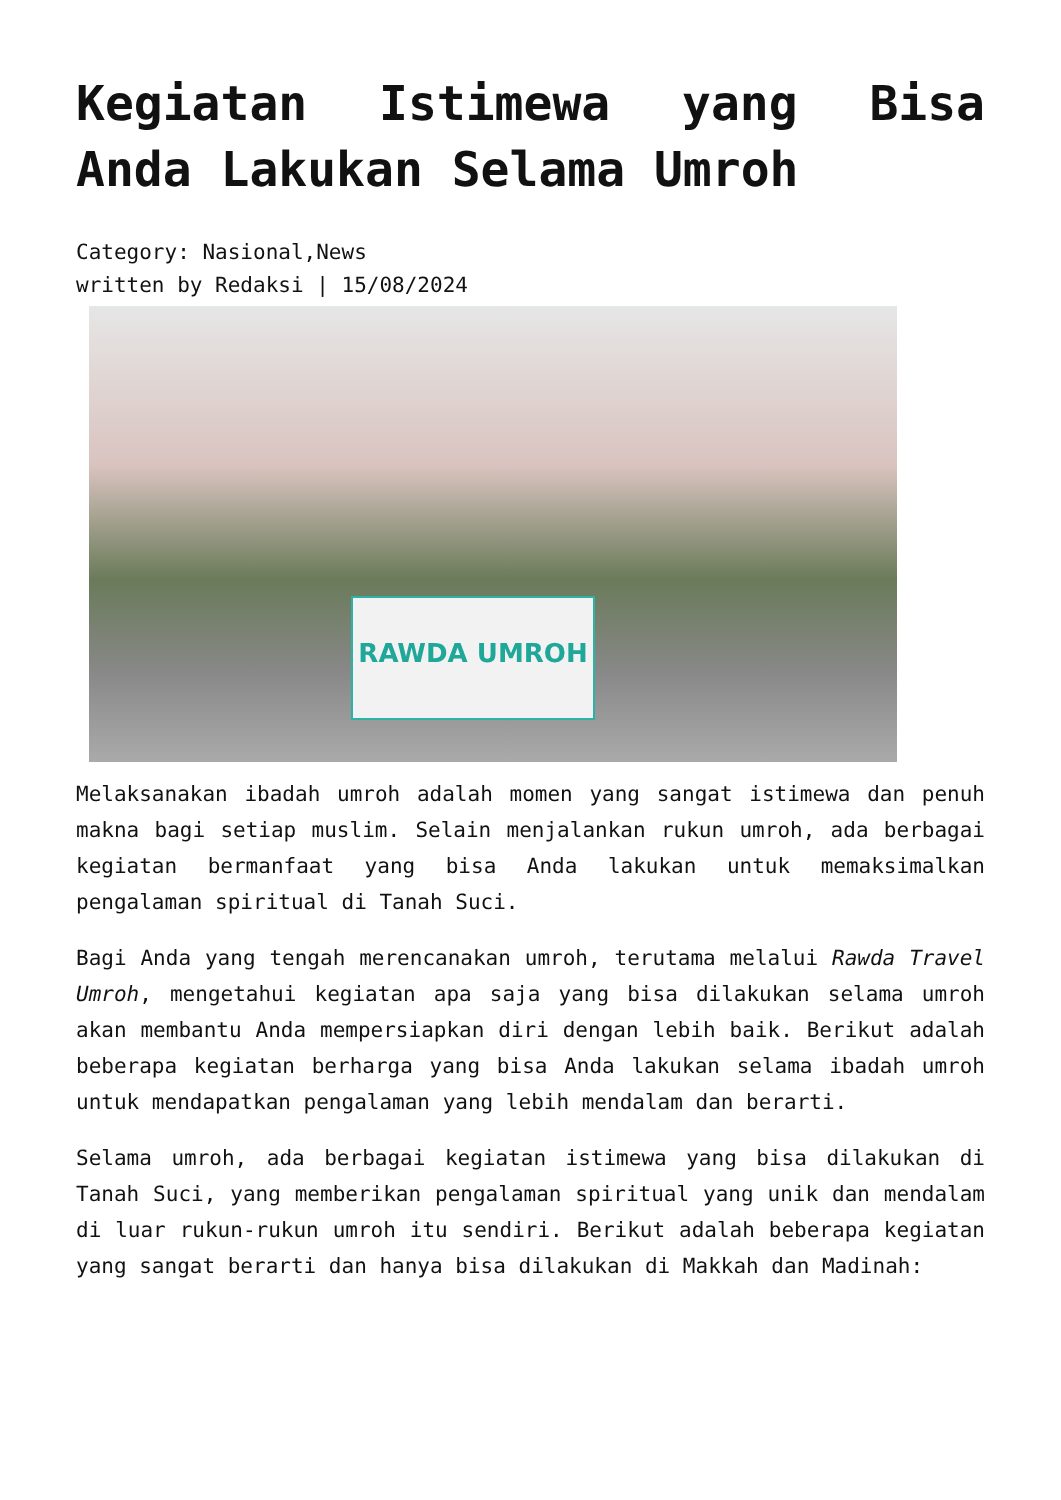Kegiatan Istimewa yang Bisa Anda Lakukan Selama Umroh
Category: Nasional,News
written by Redaksi | 15/08/2024
RAWDA UMROH
Melaksanakan ibadah umroh adalah momen yang sangat istimewa dan penuh makna bagi setiap muslim. Selain menjalankan rukun umroh, ada berbagai kegiatan bermanfaat yang bisa Anda lakukan untuk memaksimalkan pengalaman spiritual di Tanah Suci.
Bagi Anda yang tengah merencanakan umroh, terutama melalui Rawda Travel Umroh, mengetahui kegiatan apa saja yang bisa dilakukan selama umroh akan membantu Anda mempersiapkan diri dengan lebih baik. Berikut adalah beberapa kegiatan berharga yang bisa Anda lakukan selama ibadah umroh untuk mendapatkan pengalaman yang lebih mendalam dan berarti.
Selama umroh, ada berbagai kegiatan istimewa yang bisa dilakukan di Tanah Suci, yang memberikan pengalaman spiritual yang unik dan mendalam di luar rukun-rukun umroh itu sendiri. Berikut adalah beberapa kegiatan yang sangat berarti dan hanya bisa dilakukan di Makkah dan Madinah: